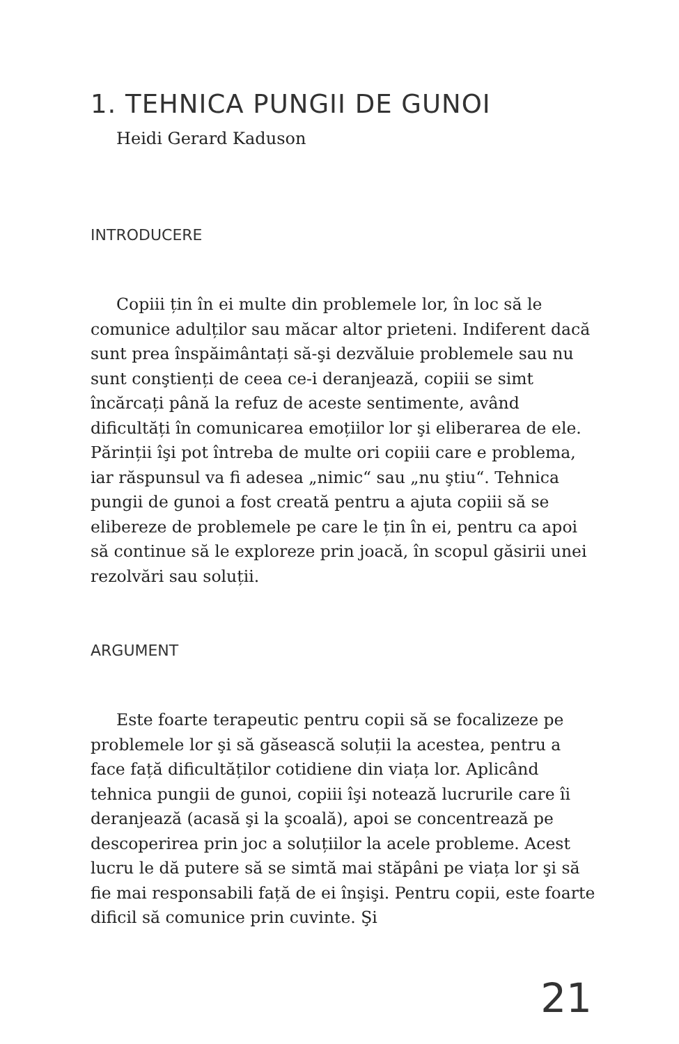1. TEHNICA PUNGII DE GUNOI
Heidi Gerard Kaduson
INTRODUCERE
Copiii țin în ei multe din problemele lor, în loc să le comunice adulților sau măcar altor prieteni. Indiferent dacă sunt prea înspăimântați să-şi dezvăluie problemele sau nu sunt conştienți de ceea ce-i deranjează, copiii se simt încărcați până la refuz de aceste sentimente, având dificultăți în comunicarea emoțiilor lor şi eliberarea de ele. Părinții îşi pot întreba de multe ori copiii care e problema, iar răspunsul va fi adesea „nimic“ sau „nu ştiu“. Tehnica pungii de gunoi a fost creată pentru a ajuta copiii să se elibereze de problemele pe care le țin în ei, pentru ca apoi să continue să le exploreze prin joacă, în scopul găsirii unei rezolvări sau soluții.
ARGUMENT
Este foarte terapeutic pentru copii să se focalizeze pe problemele lor şi să găsească soluții la acestea, pentru a face față dificultăților cotidiene din viața lor. Aplicând tehnica pungii de gunoi, copiii îşi notează lucrurile care îi deranjează (acasă şi la şcoală), apoi se concentrează pe descoperirea prin joc a soluțiilor la acele probleme. Acest lucru le dă putere să se simtă mai stăpâni pe viața lor şi să fie mai responsabili față de ei înşişi. Pentru copii, este foarte dificil să comunice prin cuvinte. Şi
21